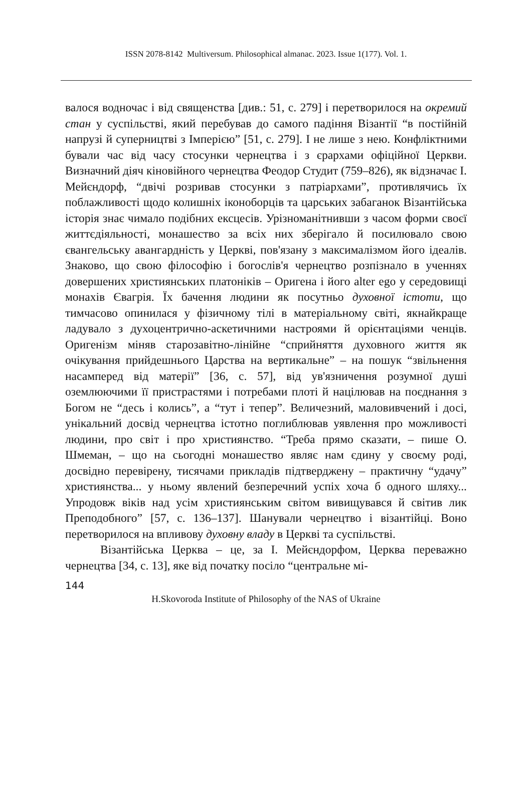ISSN 2078-8142 Multiversum. Philosophical almanac. 2023. Issue 1(177). Vol. 1.
валося водночас і від священства [див.: 51, с. 279] і перетворилося на окремий стан у суспільстві, який перебував до самого падіння Візантії “в постійній напрузі й суперництві з Імперією” [51, с. 279]. І не лише з нею. Конфліктними бували час від часу стосунки чернецтва і з єрархами офіційної Церкви. Визначний діяч кіновійного чернецтва Феодор Студит (759–826), як відзначає І. Мейєндорф, “двічі розривав стосунки з патріархами”, противлячись їх поблажливості щодо колишніх іконоборців та царських забаганок Візантійська історія знає чимало подібних ексцесів. Урізноманітнивши з часом форми своєї життєдіяльності, монашество за всіх них зберігало й посилювало свою євангельську авангардність у Церкві, пов'язану з максималізмом його ідеалів. Знаково, що свою філософію і богослів'я чернецтво розпізнало в ученнях довершених християнських платоніків – Оригена і його alter ego у середовищі монахів Євагрія. Їх бачення людини як посутньо духовної істоти, що тимчасово опинилася у фізичному тілі в матеріальному світі, якнайкраще ладувало з духоцентрично-аскетичними настроями й орієнтаціями ченців. Оригенізм міняв старозавітно-лінійне “сприйняття духовного життя як очікування прийдешнього Царства на вертикальне” – на пошук “звільнення насамперед від матерії” [36, с. 57], від ув'язничення розумної душі оземлюючими її пристрастями і потребами плоті й націлював на поєднання з Богом не “десь і колись”, а “тут і тепер”. Величезний, маловивчений і досі, унікальний досвід чернецтва істотно поглиблював уявлення про можливості людини, про світ і про християнство. “Треба прямо сказати, – пише О. Шмеман, – що на сьогодні монашество являє нам єдину у своєму роді, досвідно перевірену, тисячами прикладів підтверджену – практичну “удачу” християнства... у ньому явлений безперечний успіх хоча б одного шляху... Упродовж віків над усім християнським світом вивищувався й світив лик Преподобного” [57, с. 136–137]. Шанували чернецтво і візантійці. Воно перетворилося на впливову духовну владу в Церкві та суспільстві.
Візантійська Церква – це, за І. Мейєндорфом, Церква переважно чернецтва [34, с. 13], яке від початку посіло “центральне мі-
144
H.Skovoroda Institute of Philosophy of the NAS of Ukraine